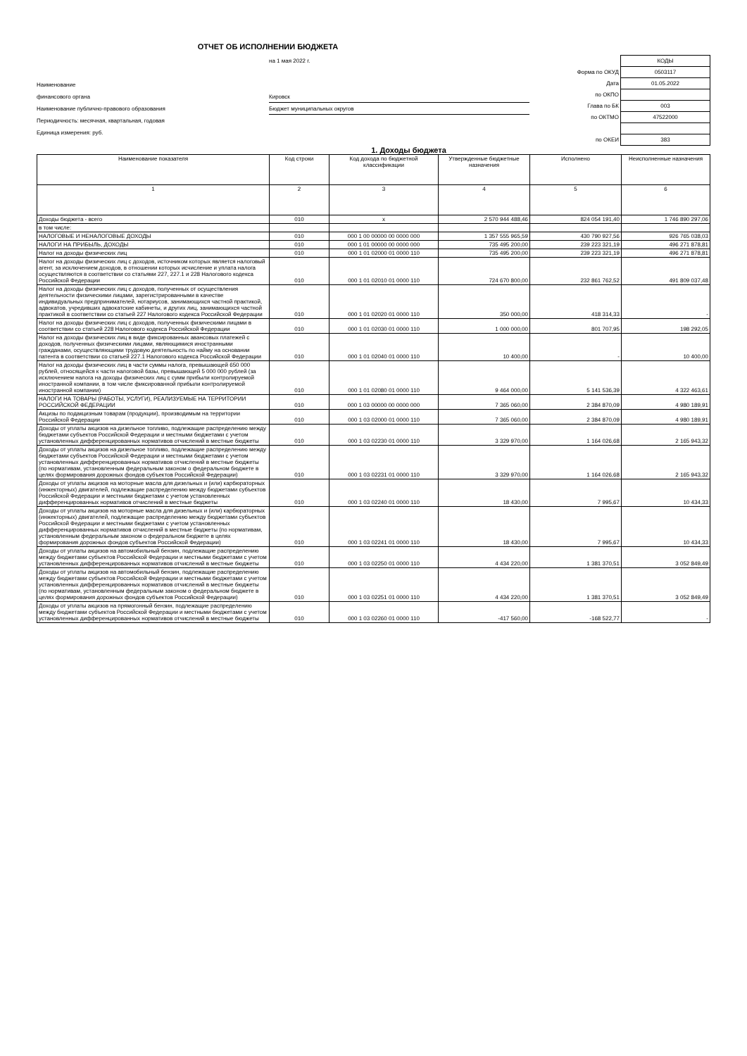ОТЧЕТ ОБ ИСПОЛНЕНИИ БЮДЖЕТА
на 1 мая 2022 г.
Наименование
финансового органа Кировск
Наименование публично-правового образования Бюджет муниципальных округов
Периодичность: месячная, квартальная, годовая
Единица измерения: руб.
| | КОДЫ |
| Форма по ОКУД | 0503117 |
| Дата | 01.05.2022 |
| по ОКПО | |
| Глава по БК | 003 |
| по ОКТМО | 47522000 |
| по ОКЕИ | 383 |
1. Доходы бюджета
| Наименование показателя | Код строки | Код дохода по бюджетной классификации | Утвержденные бюджетные назначения | Исполнено | Неисполненные назначения |
| --- | --- | --- | --- | --- | --- |
| 1 | 2 | 3 | 4 | 5 | 6 |
| Доходы бюджета - всего | 010 | x | 2 570 944 488,46 | 824 054 191,40 | 1 746 890 297,06 |
| в том числе: | | | | | |
| НАЛОГОВЫЕ И НЕНАЛОГОВЫЕ ДОХОДЫ | 010 | 000 1 00 00000 00 0000 000 | 1 357 555 965,59 | 430 790 927,56 | 926 765 038,03 |
| НАЛОГИ НА ПРИБЫЛЬ, ДОХОДЫ | 010 | 000 1 01 00000 00 0000 000 | 735 495 200,00 | 239 223 321,19 | 496 271 878,81 |
| Налог на доходы физических лиц | 010 | 000 1 01 02000 01 0000 110 | 735 495 200,00 | 239 223 321,19 | 496 271 878,81 |
| Налог на доходы физических лиц с доходов, источником которых является налоговый агент, за исключением доходов, в отношении которых исчисление и уплата налога осуществляются в соответствии со статьями 227, 227.1 и 228 Налогового кодекса Российской Федерации | 010 | 000 1 01 02010 01 0000 110 | 724 670 800,00 | 232 861 762,52 | 491 809 037,48 |
| Налог на доходы физических лиц с доходов, полученных от осуществления деятельности физическими лицами, зарегистрированными в качестве индивидуальных предпринимателей, нотариусов, занимающихся частной практикой, адвокатов, учредивших адвокатские кабинеты, и других лиц, занимающихся частной практикой в соответствии со статьей 227 Налогового кодекса Российской Федерации | 010 | 000 1 01 02020 01 0000 110 | 350 000,00 | 418 314,33 | - |
| Налог на доходы физических лиц с доходов, полученных физическими лицами в соответствии со статьей 228 Налогового кодекса Российской Федерации | 010 | 000 1 01 02030 01 0000 110 | 1 000 000,00 | 801 707,95 | 198 292,05 |
| Налог на доходы физических лиц в виде фиксированных авансовых платежей с доходов, полученных физическими лицами, являющимися иностранными гражданами, осуществляющими трудовую деятельность по найму на основании патента в соответствии со статьей 227.1 Налогового кодекса Российской Федерации | 010 | 000 1 01 02040 01 0000 110 | 10 400,00 | - | 10 400,00 |
| Налог на доходы физических лиц в части суммы налога, превышающей 650 000 рублей, относящейся к части налоговой базы, превышающей 5 000 000 рублей (за исключением налога на доходы физических лиц с сумм прибыли контролируемой иностранной компании, в том числе фиксированной прибыли контролируемой иностранной компании) | 010 | 000 1 01 02080 01 0000 110 | 9 464 000,00 | 5 141 536,39 | 4 322 463,61 |
| НАЛОГИ НА ТОВАРЫ (РАБОТЫ, УСЛУГИ), РЕАЛИЗУЕМЫЕ НА ТЕРРИТОРИИ РОССИЙСКОЙ ФЕДЕРАЦИИ | 010 | 000 1 03 00000 00 0000 000 | 7 365 060,00 | 2 384 870,09 | 4 980 189,91 |
| Акцизы по подакцизным товарам (продукции), производимым на территории Российской Федерации | 010 | 000 1 03 02000 01 0000 110 | 7 365 060,00 | 2 384 870,09 | 4 980 189,91 |
| Доходы от уплаты акцизов на дизельное топливо, подлежащие распределению между бюджетами субъектов Российской Федерации и местными бюджетами с учетом установленных дифференцированных нормативов отчислений в местные бюджеты | 010 | 000 1 03 02230 01 0000 110 | 3 329 970,00 | 1 164 026,68 | 2 165 943,32 |
| Доходы от уплаты акцизов на дизельное топливо, подлежащие распределению между бюджетами субъектов Российской Федерации и местными бюджетами с учетом установленных дифференцированных нормативов отчислений в местные бюджеты (по нормативам, установленным федеральным законом о федеральном бюджете в целях формирования дорожных фондов субъектов Российской Федерации) | 010 | 000 1 03 02231 01 0000 110 | 3 329 970,00 | 1 164 026,68 | 2 165 943,32 |
| Доходы от уплаты акцизов на моторные масла для дизельных и (или) карбюраторных (инжекторных) двигателей, подлежащие распределению между бюджетами субъектов Российской Федерации и местными бюджетами с учетом установленных дифференцированных нормативов отчислений в местные бюджеты | 010 | 000 1 03 02240 01 0000 110 | 18 430,00 | 7 995,67 | 10 434,33 |
| Доходы от уплаты акцизов на моторные масла для дизельных и (или) карбюраторных (инжекторных) двигателей, подлежащие распределению между бюджетами субъектов Российской Федерации и местными бюджетами с учетом установленных дифференцированных нормативов отчислений в местные бюджеты (по нормативам, установленным федеральным законом о федеральном бюджете в целях формирования дорожных фондов субъектов Российской Федерации) | 010 | 000 1 03 02241 01 0000 110 | 18 430,00 | 7 995,67 | 10 434,33 |
| Доходы от уплаты акцизов на автомобильный бензин, подлежащие распределению между бюджетами субъектов Российской Федерации и местными бюджетами с учетом установленных дифференцированных нормативов отчислений в местные бюджеты | 010 | 000 1 03 02250 01 0000 110 | 4 434 220,00 | 1 381 370,51 | 3 052 849,49 |
| Доходы от уплаты акцизов на автомобильный бензин, подлежащие распределению между бюджетами субъектов Российской Федерации и местными бюджетами с учетом установленных дифференцированных нормативов отчислений в местные бюджеты (по нормативам, установленным федеральным законом о федеральном бюджете в целях формирования дорожных фондов субъектов Российской Федерации) | 010 | 000 1 03 02251 01 0000 110 | 4 434 220,00 | 1 381 370,51 | 3 052 849,49 |
| Доходы от уплаты акцизов на прямогонный бензин, подлежащие распределению между бюджетами субъектов Российской Федерации и местными бюджетами с учетом установленных дифференцированных нормативов отчислений в местные бюджеты | 010 | 000 1 03 02260 01 0000 110 | -417 560,00 | -168 522,77 | - |